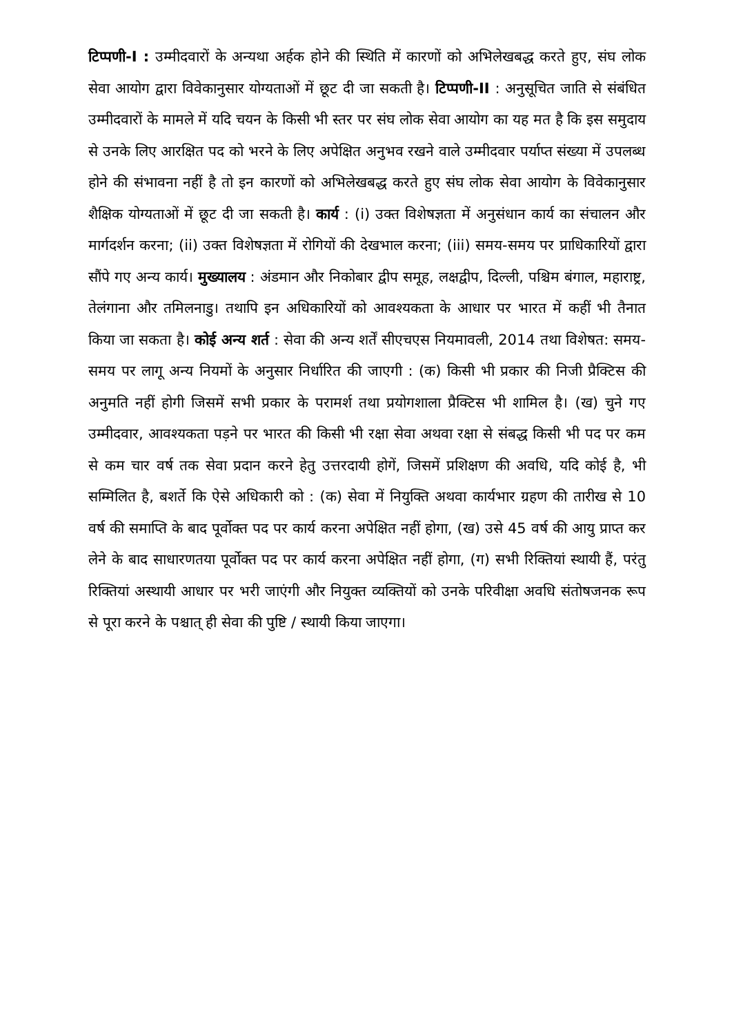टिप्पणी-I : उम्मीदवारों के अन्यथा अर्हक होने की स्थिति में कारणों को अभिलेखबद्ध करते हुए, संघ लोक सेवा आयोग द्वारा विवेकानुसार योग्यताओं में छूट दी जा सकती है। टिप्पणी-II : अनुसूचित जाति से संबंधित उम्मीदवारों के मामले में यदि चयन के किसी भी स्तर पर संघ लोक सेवा आयोग का यह मत है कि इस समुदाय से उनके लिए आरक्षित पद को भरने के लिए अपेक्षित अनुभव रखने वाले उम्मीदवार पर्याप्त संख्या में उपलब्ध होने की संभावना नहीं है तो इन कारणों को अभिलेखबद्ध करते हुए संघ लोक सेवा आयोग के विवेकानुसार शैक्षिक योग्यताओं में छूट दी जा सकती है। कार्य : (i) उक्त विशेषज्ञता में अनुसंधान कार्य का संचालन और मार्गदर्शन करना; (ii) उक्त विशेषज्ञता में रोगियों की देखभाल करना; (iii) समय-समय पर प्राधिकारियों द्वारा सौंपे गए अन्य कार्य। मुख्यालय : अंडमान और निकोबार द्वीप समूह, लक्षद्वीप, दिल्ली, पश्चिम बंगाल, महाराष्ट्र, तेलंगाना और तमिलनाडु। तथापि इन अधिकारियों को आवश्यकता के आधार पर भारत में कहीं भी तैनात किया जा सकता है। कोई अन्य शर्त : सेवा की अन्य शर्तें सीएचएस नियमावली, 2014 तथा विशेषत: समय-समय पर लागू अन्य नियमों के अनुसार निर्धारित की जाएगी : (क) किसी भी प्रकार की निजी प्रैक्टिस की अनुमति नहीं होगी जिसमें सभी प्रकार के परामर्श तथा प्रयोगशाला प्रैक्टिस भी शामिल है। (ख) चुने गए उम्मीदवार, आवश्यकता पड़ने पर भारत की किसी भी रक्षा सेवा अथवा रक्षा से संबद्ध किसी भी पद पर कम से कम चार वर्ष तक सेवा प्रदान करने हेतु उत्तरदायी होगें, जिसमें प्रशिक्षण की अवधि, यदि कोई है, भी सम्मिलित है, बशर्ते कि ऐसे अधिकारी को : (क) सेवा में नियुक्ति अथवा कार्यभार ग्रहण की तारीख से 10 वर्ष की समाप्ति के बाद पूर्वोक्त पद पर कार्य करना अपेक्षित नहीं होगा, (ख) उसे 45 वर्ष की आयु प्राप्त कर लेने के बाद साधारणतया पूर्वोक्त पद पर कार्य करना अपेक्षित नहीं होगा, (ग) सभी रिक्तियां स्थायी हैं, परंतु रिक्तियां अस्थायी आधार पर भरी जाएंगी और नियुक्त व्यक्तियों को उनके परिवीक्षा अवधि संतोषजनक रूप से पूरा करने के पश्चात् ही सेवा की पुष्टि / स्थायी किया जाएगा।